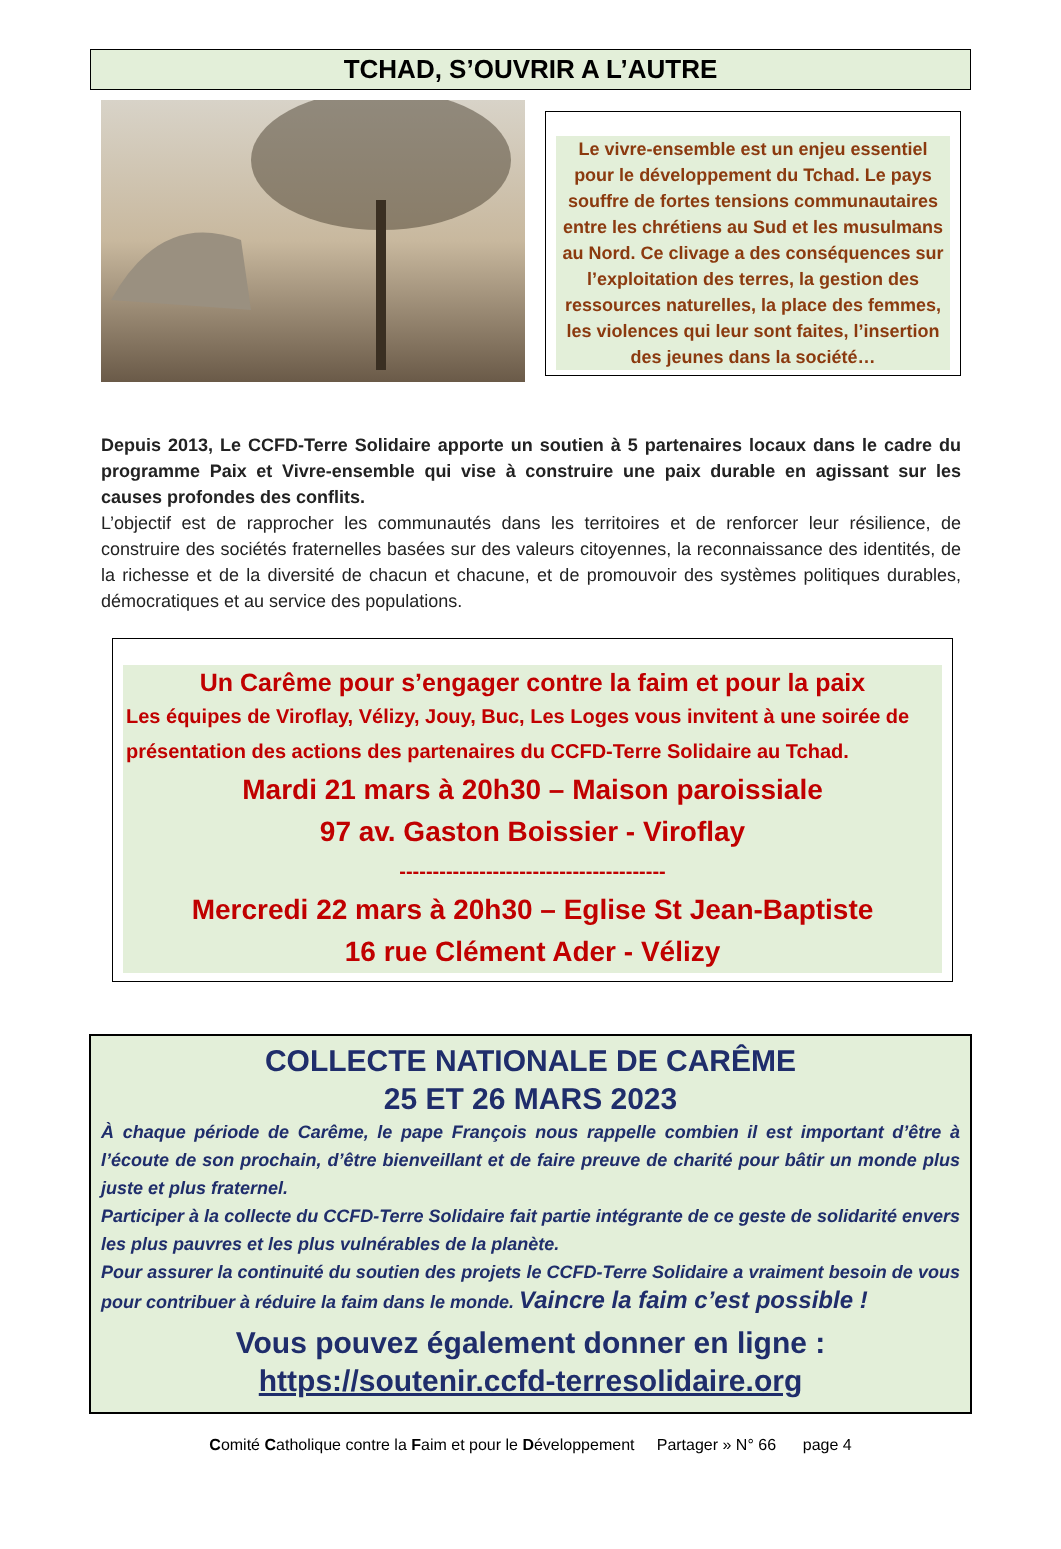TCHAD, S’OUVRIR A L’AUTRE
Le vivre-ensemble est un enjeu essentiel pour le développement du Tchad. Le pays souffre de fortes tensions communautaires entre les chrétiens au Sud et les musulmans au Nord. Ce clivage a des conséquences sur l’exploitation des terres, la gestion des ressources naturelles, la place des femmes, les violences qui leur sont faites, l’insertion des jeunes dans la société…
Depuis 2013, Le CCFD-Terre Solidaire apporte un soutien à 5 partenaires locaux dans le cadre du programme Paix et Vivre-ensemble qui vise à construire une paix durable en agissant sur les causes profondes des conflits.
L’objectif est de rapprocher les communautés dans les territoires et de renforcer leur résilience, de construire des sociétés fraternelles basées sur des valeurs citoyennes, la reconnaissance des identités, de la richesse et de la diversité de chacun et chacune, et de promouvoir des systèmes politiques durables, démocratiques et au service des populations.
Un Carême pour s’engager contre la faim et pour la paix
Les équipes de Viroflay, Vélizy, Jouy, Buc, Les Loges vous invitent à une soirée de présentation des actions des partenaires du CCFD-Terre Solidaire au Tchad.
Mardi 21 mars à 20h30 – Maison paroissiale
97 av. Gaston Boissier - Viroflay
----------------------------------------
Mercredi 22 mars à 20h30 – Eglise St Jean-Baptiste
16 rue Clément Ader - Vélizy
COLLECTE NATIONALE DE CARÊME
25 ET 26 MARS 2023
À chaque période de Carême, le pape François nous rappelle combien il est important d’être à l’écoute de son prochain, d’être bienveillant et de faire preuve de charité pour bâtir un monde plus juste et plus fraternel.
Participer à la collecte du CCFD-Terre Solidaire fait partie intégrante de ce geste de solidarité envers les plus pauvres et les plus vulnérables de la planète.
Pour assurer la continuité du soutien des projets le CCFD-Terre Solidaire a vraiment besoin de vous pour contribuer à réduire la faim dans le monde. Vaincre la faim c’est possible !
Vous pouvez également donner en ligne :
https://soutenir.ccfd-terresolidaire.org
Comité Catholique contre la Faim et pour le Développement Partager » N° 66 page 4